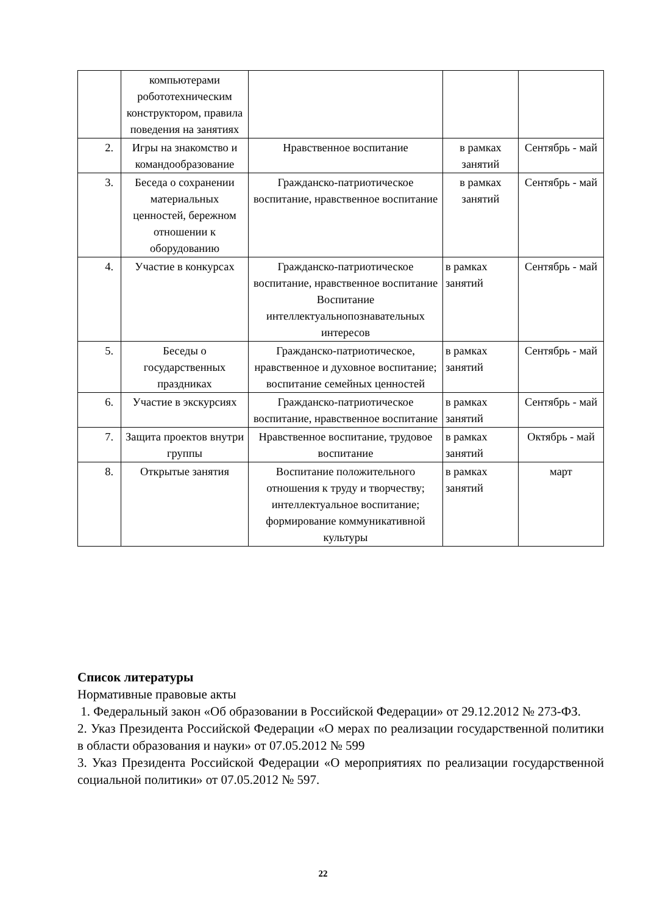| | компьютерами робототехническим конструктором, правила поведения на занятиях | | | |
| 2. | Игры на знакомство и командообразование | Нравственное воспитание | в рамках занятий | Сентябрь - май |
| 3. | Беседа о сохранении материальных ценностей, бережном отношении к оборудованию | Гражданско-патриотическое воспитание, нравственное воспитание | в рамках занятий | Сентябрь - май |
| 4. | Участие в конкурсах | Гражданско-патриотическое воспитание, нравственное воспитание Воспитание интеллектуальнопознавательных интересов | в рамках занятий | Сентябрь - май |
| 5. | Беседы о государственных праздниках | Гражданско-патриотическое, нравственное и духовное воспитание; воспитание семейных ценностей | в рамках занятий | Сентябрь - май |
| 6. | Участие в экскурсиях | Гражданско-патриотическое воспитание, нравственное воспитание | в рамках занятий | Сентябрь - май |
| 7. | Защита проектов внутри группы | Нравственное воспитание, трудовое воспитание | в рамках занятий | Октябрь - май |
| 8. | Открытые занятия | Воспитание положительного отношения к труду и творчеству; интеллектуальное воспитание; формирование коммуникативной культуры | в рамках занятий | март |
Список литературы
Нормативные правовые акты
1. Федеральный закон «Об образовании в Российской Федерации» от 29.12.2012 № 273-ФЗ.
2. Указ Президента Российской Федерации «О мерах по реализации государственной политики в области образования и науки» от 07.05.2012 № 599
3. Указ Президента Российской Федерации «О мероприятиях по реализации государственной социальной политики» от 07.05.2012 № 597.
22